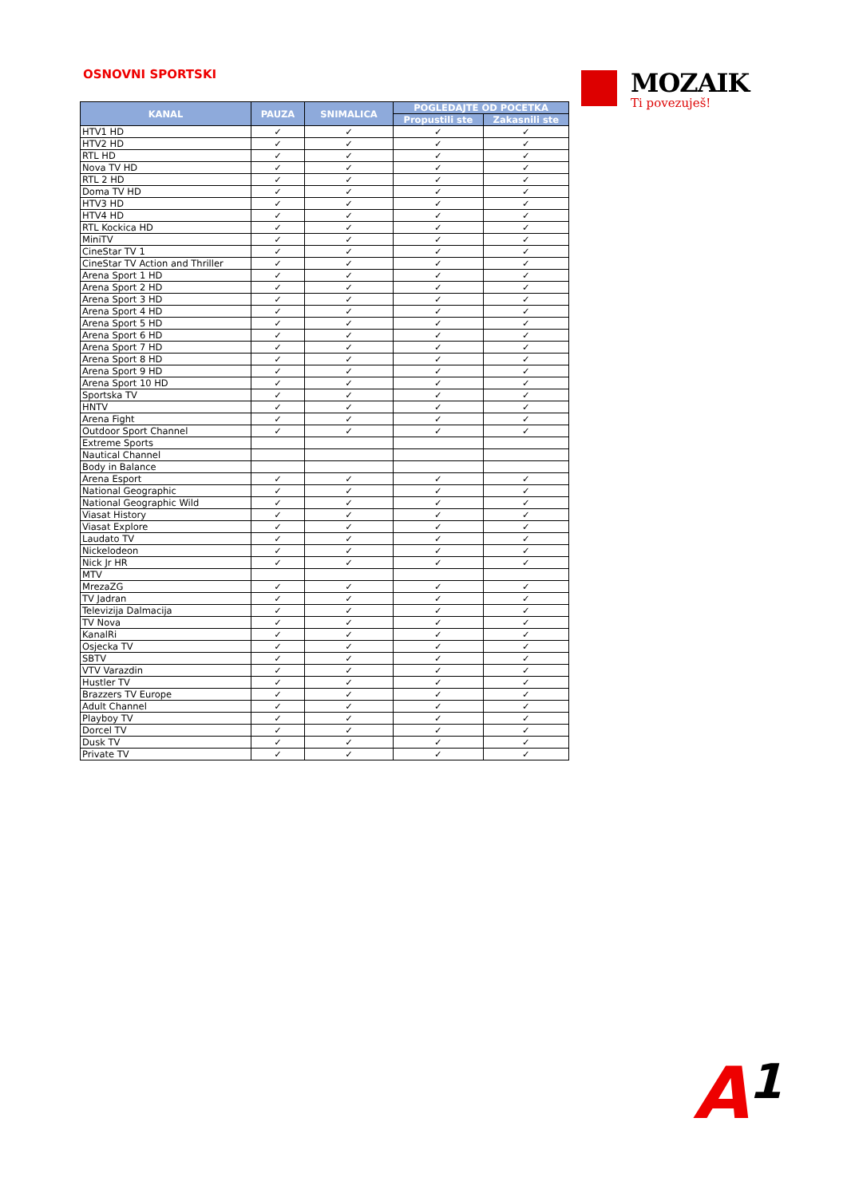OSNOVNI SPORTSKI
MOZAIK
Ti povezuješ!
| KANAL | PAUZA | SNIMALICA | POGLEDAJTE OD POCETKA | |
| --- | --- | --- | --- | --- |
| | | | Propustili ste | Zakasnili ste |
| HTV1 HD | ✓ | ✓ | ✓ | ✓ |
| HTV2 HD | ✓ | ✓ | ✓ | ✓ |
| RTL HD | ✓ | ✓ | ✓ | ✓ |
| Nova TV HD | ✓ | ✓ | ✓ | ✓ |
| RTL 2 HD | ✓ | ✓ | ✓ | ✓ |
| Doma TV HD | ✓ | ✓ | ✓ | ✓ |
| HTV3 HD | ✓ | ✓ | ✓ | ✓ |
| HTV4 HD | ✓ | ✓ | ✓ | ✓ |
| RTL Kockica HD | ✓ | ✓ | ✓ | ✓ |
| MiniTV | ✓ | ✓ | ✓ | ✓ |
| CineStar TV 1 | ✓ | ✓ | ✓ | ✓ |
| CineStar TV Action and Thriller | ✓ | ✓ | ✓ | ✓ |
| Arena Sport 1 HD | ✓ | ✓ | ✓ | ✓ |
| Arena Sport 2 HD | ✓ | ✓ | ✓ | ✓ |
| Arena Sport 3 HD | ✓ | ✓ | ✓ | ✓ |
| Arena Sport 4 HD | ✓ | ✓ | ✓ | ✓ |
| Arena Sport 5 HD | ✓ | ✓ | ✓ | ✓ |
| Arena Sport 6 HD | ✓ | ✓ | ✓ | ✓ |
| Arena Sport 7 HD | ✓ | ✓ | ✓ | ✓ |
| Arena Sport 8 HD | ✓ | ✓ | ✓ | ✓ |
| Arena Sport 9 HD | ✓ | ✓ | ✓ | ✓ |
| Arena Sport 10 HD | ✓ | ✓ | ✓ | ✓ |
| Sportska TV | ✓ | ✓ | ✓ | ✓ |
| HNTV | ✓ | ✓ | ✓ | ✓ |
| Arena Fight | ✓ | ✓ | ✓ | ✓ |
| Outdoor Sport Channel | ✓ | ✓ | ✓ | ✓ |
| Extreme Sports | | | | |
| Nautical Channel | | | | |
| Body in Balance | | | | |
| Arena Esport | ✓ | ✓ | ✓ | ✓ |
| National Geographic | ✓ | ✓ | ✓ | ✓ |
| National Geographic Wild | ✓ | ✓ | ✓ | ✓ |
| Viasat History | ✓ | ✓ | ✓ | ✓ |
| Viasat Explore | ✓ | ✓ | ✓ | ✓ |
| Laudato TV | ✓ | ✓ | ✓ | ✓ |
| Nickelodeon | ✓ | ✓ | ✓ | ✓ |
| Nick Jr HR | ✓ | ✓ | ✓ | ✓ |
| MTV | | | | |
| MrezaZG | ✓ | ✓ | ✓ | ✓ |
| TV Jadran | ✓ | ✓ | ✓ | ✓ |
| Televizija Dalmacija | ✓ | ✓ | ✓ | ✓ |
| TV Nova | ✓ | ✓ | ✓ | ✓ |
| KanalRi | ✓ | ✓ | ✓ | ✓ |
| Osjecka TV | ✓ | ✓ | ✓ | ✓ |
| SBTV | ✓ | ✓ | ✓ | ✓ |
| VTV Varazdin | ✓ | ✓ | ✓ | ✓ |
| Hustler TV | ✓ | ✓ | ✓ | ✓ |
| Brazzers TV Europe | ✓ | ✓ | ✓ | ✓ |
| Adult Channel | ✓ | ✓ | ✓ | ✓ |
| Playboy TV | ✓ | ✓ | ✓ | ✓ |
| Dorcel TV | ✓ | ✓ | ✓ | ✓ |
| Dusk TV | ✓ | ✓ | ✓ | ✓ |
| Private TV | ✓ | ✓ | ✓ | ✓ |
A1